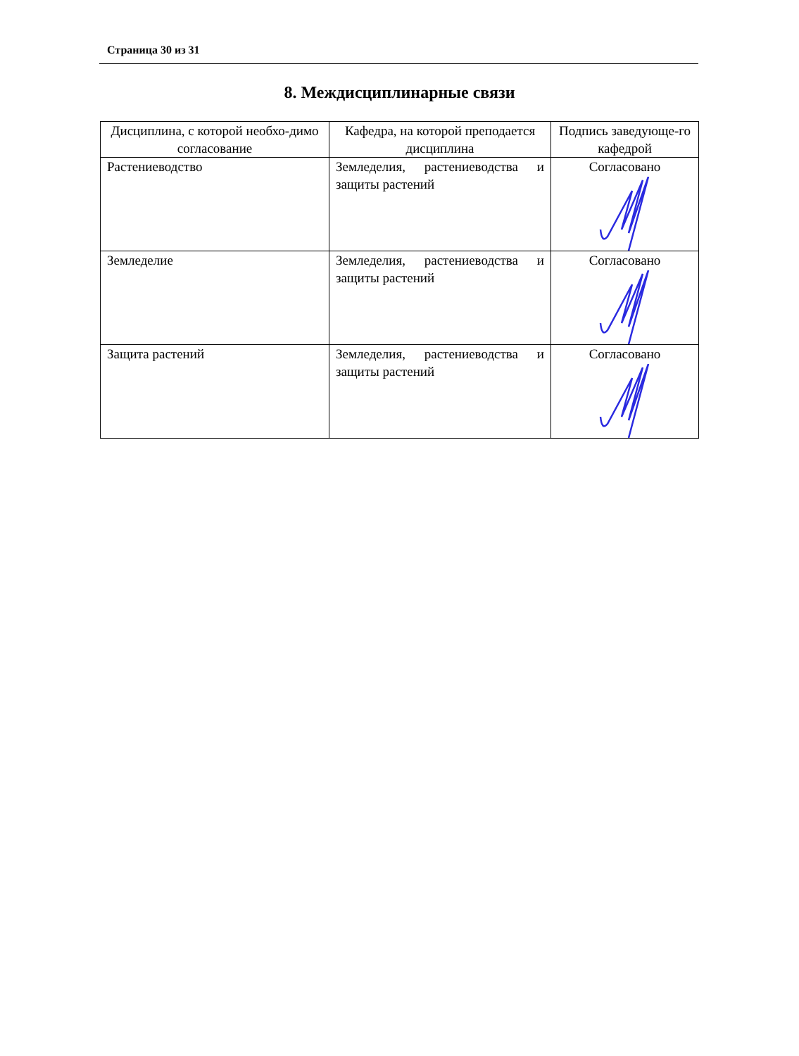Страница 30 из 31
8. Междисциплинарные связи
| Дисциплина, с которой необхо-димо согласование | Кафедра, на которой преподается дисциплина | Подпись заведующе-го кафедрой |
| --- | --- | --- |
| Растениеводство | Земледелия, растениеводства и защиты растений | Согласовано |
| Земледелие | Земледелия, растениеводства и защиты растений | Согласовано |
| Защита растений | Земледелия, растениеводства и защиты растений | Согласовано |